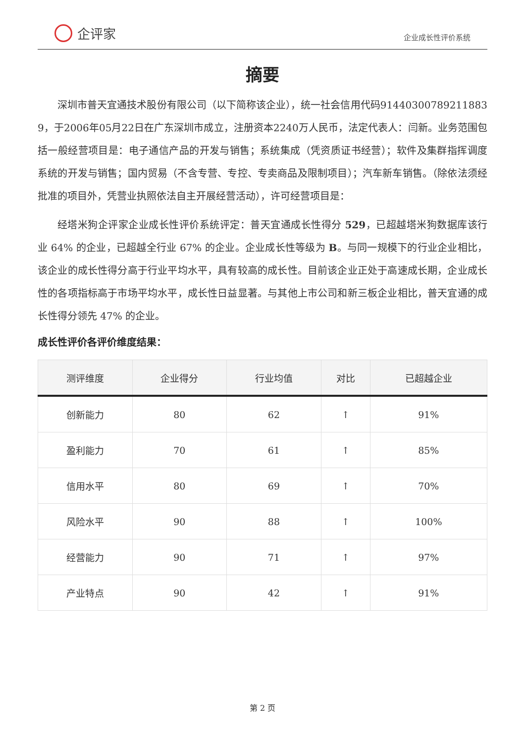企评家
企业成长性评价系统
摘要
深圳市普天宜通技术股份有限公司（以下简称该企业），统一社会信用代码91440300789211883​9，于2006年05月22日在广东深圳市成立，注册资本2240万人民币，法定代表人：闫新。业务范围包括一般经营项目是：电子通信产品的开发与销售；系统集成（凭资质证书经营）；软件及集群指挥调度系统的开发与销售；国内贸易（不含专营、专控、专卖商品及限制项目）；汽车新车销售。（除依法须经批准的项目外，凭营业执照依法自主开展经营活动），许可经营项目是：
经塔米狗企评家企业成长性评价系统评定：普天宜通成长性得分 529，已超越塔米狗数据库该行业 64% 的企业，已超越全行业 67% 的企业。企业成长性等级为 B。与同一规模下的行业企业相比，该企业的成长性得分高于行业平均水平，具有较高的成长性。目前该企业正处于高速成长期，企业成长性的各项指标高于市场平均水平，成长性日益显著。与其他上市公司和新三板企业相比，普天宜通的成长性得分领先 47% 的企业。
成长性评价各评价维度结果：
| 测评维度 | 企业得分 | 行业均值 | 对比 | 已超越企业 |
| --- | --- | --- | --- | --- |
| 创新能力 | 80 | 62 | ↑ | 91% |
| 盈利能力 | 70 | 61 | ↑ | 85% |
| 信用水平 | 80 | 69 | ↑ | 70% |
| 风险水平 | 90 | 88 | ↑ | 100% |
| 经营能力 | 90 | 71 | ↑ | 97% |
| 产业特点 | 90 | 42 | ↑ | 91% |
第 2 页